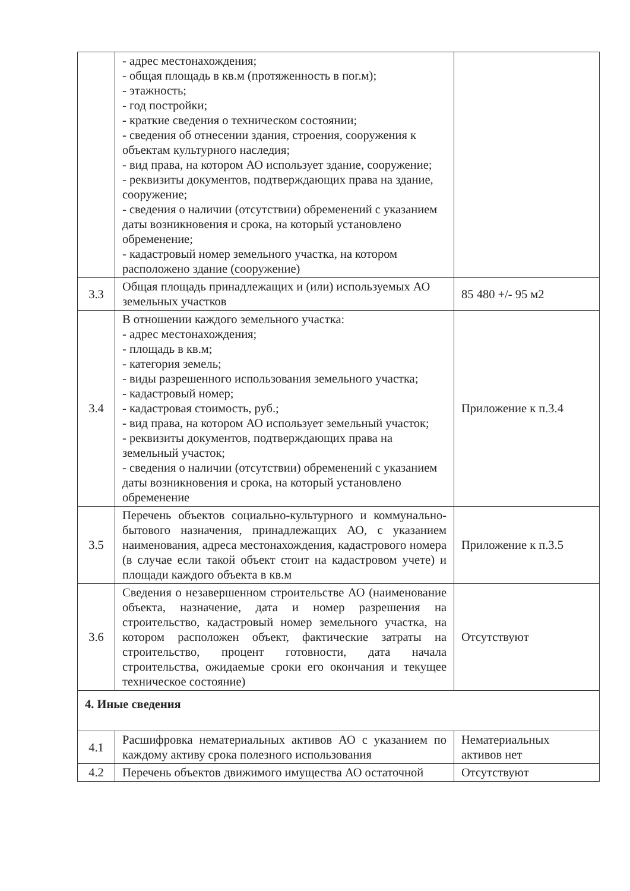| | - адрес местонахождения; - общая площадь в кв.м (протяженность в пог.м); - этажность; - год постройки; - краткие сведения о техническом состоянии; - сведения об отнесении здания, строения, сооружения к объектам культурного наследия; - вид права, на котором АО использует здание, сооружение; - реквизиты документов, подтверждающих права на здание, сооружение; - сведения о наличии (отсутствии) обременений с указанием даты возникновения и срока, на который установлено обременение; - кадастровый номер земельного участка, на котором расположено здание (сооружение) | |
| 3.3 | Общая площадь принадлежащих и (или) используемых АО земельных участков | 85 480 +/- 95 м2 |
| 3.4 | В отношении каждого земельного участка: - адрес местонахождения; - площадь в кв.м; - категория земель; - виды разрешенного использования земельного участка; - кадастровый номер; - кадастровая стоимость, руб.; - вид права, на котором АО использует земельный участок; - реквизиты документов, подтверждающих права на земельный участок; - сведения о наличии (отсутствии) обременений с указанием даты возникновения и срока, на который установлено обременение | Приложение к п.3.4 |
| 3.5 | Перечень объектов социально-культурного и коммунально-бытового назначения, принадлежащих АО, с указанием наименования, адреса местонахождения, кадастрового номера (в случае если такой объект стоит на кадастровом учете) и площади каждого объекта в кв.м | Приложение к п.3.5 |
| 3.6 | Сведения о незавершенном строительстве АО (наименование объекта, назначение, дата и номер разрешения на строительство, кадастровый номер земельного участка, на котором расположен объект, фактические затраты на строительство, процент готовности, дата начала строительства, ожидаемые сроки его окончания и текущее техническое состояние) | Отсутствуют |
| 4. Иные сведения | | |
| 4.1 | Расшифровка нематериальных активов АО с указанием по каждому активу срока полезного использования | Нематериальных активов нет |
| 4.2 | Перечень объектов движимого имущества АО остаточной | Отсутствуют |